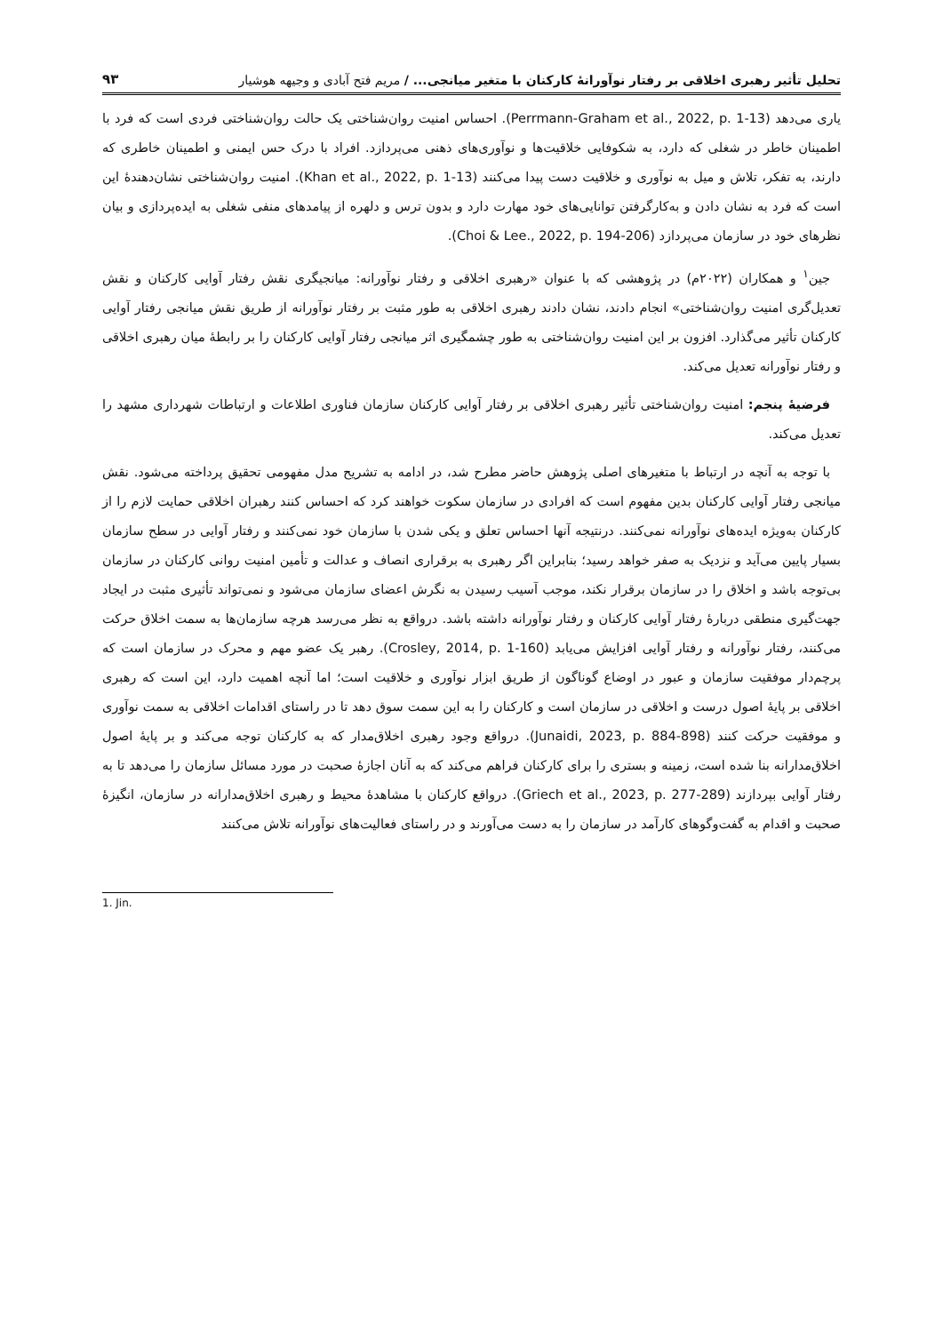تحلیل تأثیر رهبری اخلاقی بر رفتار نوآورانهٔ کارکنان با متغیر میانجی... / مریم فتح آبادی و وجیهه هوشیار ۹۳
یاری می‌دهد (Perrmann-Graham et al., 2022, p. 1-13). احساس امنیت روان‌شناختی یک حالت روان‌شناختی فردی است که فرد با اطمینان خاطر در شغلی که دارد، به شکوفایی خلاقیت‌ها و نوآوری‌های ذهنی می‌پردازد. افراد با درک حس ایمنی و اطمینان خاطری که دارند، به تفکر، تلاش و میل به نوآوری و خلاقیت دست پیدا می‌کنند (Khan et al., 2022, p. 1-13). امنیت روان‌شناختی نشان‌دهندهٔ این است که فرد به نشان دادن و به‌کارگرفتن توانایی‌های خود مهارت دارد و بدون ترس و دلهره از پیامدهای منفی شغلی به ایده‌پردازی و بیان نظرهای خود در سازمان می‌پردازد (Choi & Lee., 2022, p. 194-206).
جین<sup>۱</sup> و همکاران (۲۰۲۲م) در پژوهشی که با عنوان «رهبری اخلاقی و رفتار نوآورانه: میانجیگری نقش رفتار آوایی کارکنان و نقش تعدیل‌گری امنیت روان‌شناختی» انجام دادند، نشان دادند رهبری اخلاقی به طور مثبت بر رفتار نوآورانه از طریق نقش میانجی رفتار آوایی کارکنان تأثیر می‌گذارد. افزون بر این امنیت روان‌شناختی به طور چشمگیری اثر میانجی رفتار آوایی کارکنان را بر رابطهٔ میان رهبری اخلاقی و رفتار نوآورانه تعدیل می‌کند.
فرضیهٔ پنجم: امنیت روان‌شناختی تأثیر رهبری اخلاقی بر رفتار آوایی کارکنان سازمان فناوری اطلاعات و ارتباطات شهرداری مشهد را تعدیل می‌کند.
با توجه به آنچه در ارتباط با متغیرهای اصلی پژوهش حاضر مطرح شد، در ادامه به تشریح مدل مفهومی تحقیق پرداخته می‌شود. نقش میانجی رفتار آوایی کارکنان بدین مفهوم است که افرادی در سازمان سکوت خواهند کرد که احساس کنند رهبران اخلاقی حمایت لازم را از کارکنان به‌ویژه ایده‌های نوآورانه نمی‌کنند. درنتیجه آنها احساس تعلق و یکی شدن با سازمان خود نمی‌کنند و رفتار آوایی در سطح سازمان بسیار پایین می‌آید و نزدیک به صفر خواهد رسید؛ بنابراین اگر رهبری به برقراری انصاف و عدالت و تأمین امنیت روانی کارکنان در سازمان بی‌توجه باشد و اخلاق را در سازمان برقرار نکند، موجب آسیب رسیدن به نگرش اعضای سازمان می‌شود و نمی‌تواند تأثیری مثبت در ایجاد جهت‌گیری منطقی دربارهٔ رفتار آوایی کارکنان و رفتار نوآورانه داشته باشد. درواقع به نظر می‌رسد هرچه سازمان‌ها به سمت اخلاق حرکت می‌کنند، رفتار نوآورانه و رفتار آوایی افزایش می‌یابد (Crosley, 2014, p. 1-160). رهبر یک عضو مهم و محرک در سازمان است که پرچم‌دار موفقیت سازمان و عبور در اوضاع گوناگون از طریق ابزار نوآوری و خلاقیت است؛ اما آنچه اهمیت دارد، این است که رهبری اخلاقی بر پایهٔ اصول درست و اخلاقی در سازمان است و کارکنان را به این سمت سوق دهد تا در راستای اقدامات اخلاقی به سمت نوآوری و موفقیت حرکت کنند (Junaidi, 2023, p. 884-898). درواقع وجود رهبری اخلاق‌مدار که به کارکنان توجه می‌کند و بر پایهٔ اصول اخلاق‌مدارانه بنا شده است، زمینه و بستری را برای کارکنان فراهم می‌کند که به آنان اجازهٔ صحبت در مورد مسائل سازمان را می‌دهد تا به رفتار آوایی بپردازند (Griech et al., 2023, p. 277-289). درواقع کارکنان با مشاهدهٔ محیط و رهبری اخلاق‌مدارانه در سازمان، انگیزهٔ صحبت و اقدام به گفت‌وگوهای کارآمد در سازمان را به دست می‌آورند و در راستای فعالیت‌های نوآورانه تلاش می‌کنند
1. Jin.